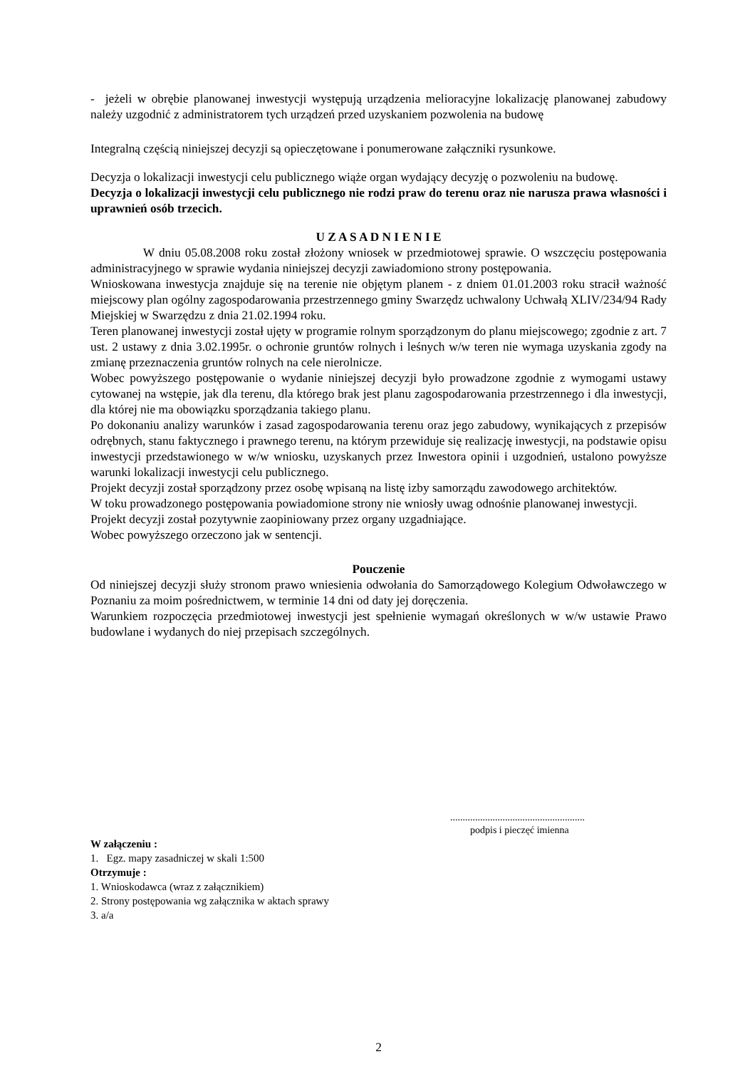- jeżeli w obrębie planowanej inwestycji występują urządzenia melioracyjne lokalizację planowanej zabudowy należy uzgodnić z administratorem tych urządzeń przed uzyskaniem pozwolenia na budowę
Integralną częścią niniejszej decyzji są opieczętowane i ponumerowane załączniki rysunkowe.
Decyzja o lokalizacji inwestycji celu publicznego wiąże organ wydający decyzję o pozwoleniu na budowę.
Decyzja o lokalizacji inwestycji celu publicznego nie rodzi praw do terenu oraz nie narusza prawa własności i uprawnień osób trzecich.
U Z A S A D N I E N I E
W dniu 05.08.2008 roku został złożony wniosek w przedmiotowej sprawie. O wszczęciu postępowania administracyjnego w sprawie wydania niniejszej decyzji zawiadomiono strony postępowania.
Wnioskowana inwestycja znajduje się na terenie nie objętym planem - z dniem 01.01.2003 roku stracił ważność miejscowy plan ogólny zagospodarowania przestrzennego gminy Swarzędz uchwalony Uchwałą XLIV/234/94 Rady Miejskiej w Swarzędzu z dnia 21.02.1994 roku.
Teren planowanej inwestycji został ujęty w programie rolnym sporządzonym do planu miejscowego; zgodnie z art. 7 ust. 2 ustawy z dnia 3.02.1995r. o ochronie gruntów rolnych i leśnych w/w teren nie wymaga uzyskania zgody na zmianę przeznaczenia gruntów rolnych na cele nierolnicze.
Wobec powyższego postępowanie o wydanie niniejszej decyzji było prowadzone zgodnie z wymogami ustawy cytowanej na wstępie, jak dla terenu, dla którego brak jest planu zagospodarowania przestrzennego i dla inwestycji, dla której nie ma obowiązku sporządzania takiego planu.
Po dokonaniu analizy warunków i zasad zagospodarowania terenu oraz jego zabudowy, wynikających z przepisów odrębnych, stanu faktycznego i prawnego terenu, na którym przewiduje się realizację inwestycji, na podstawie opisu inwestycji przedstawionego w w/w wniosku, uzyskanych przez Inwestora opinii i uzgodnień, ustalono powyższe warunki lokalizacji inwestycji celu publicznego.
Projekt decyzji został sporządzony przez osobę wpisaną na listę izby samorządu zawodowego architektów.
W toku prowadzonego postępowania powiadomione strony nie wniosły uwag odnośnie planowanej inwestycji.
Projekt decyzji został pozytywnie zaopiniowany przez organy uzgadniające.
Wobec powyższego orzeczono jak w sentencji.
Pouczenie
Od niniejszej decyzji służy stronom prawo wniesienia odwołania do Samorządowego Kolegium Odwoławczego w Poznaniu za moim pośrednictwem, w terminie 14 dni od daty jej doręczenia.
Warunkiem rozpoczęcia przedmiotowej inwestycji jest spełnienie wymagań określonych w w/w ustawie Prawo budowlane i wydanych do niej przepisach szczególnych.
......................................................
podpis i pieczęć imienna
W załączeniu :
1. Egz. mapy zasadniczej w skali 1:500
Otrzymuje :
1. Wnioskodawca (wraz z załącznikiem)
2. Strony postępowania wg załącznika w aktach sprawy
3. a/a
2